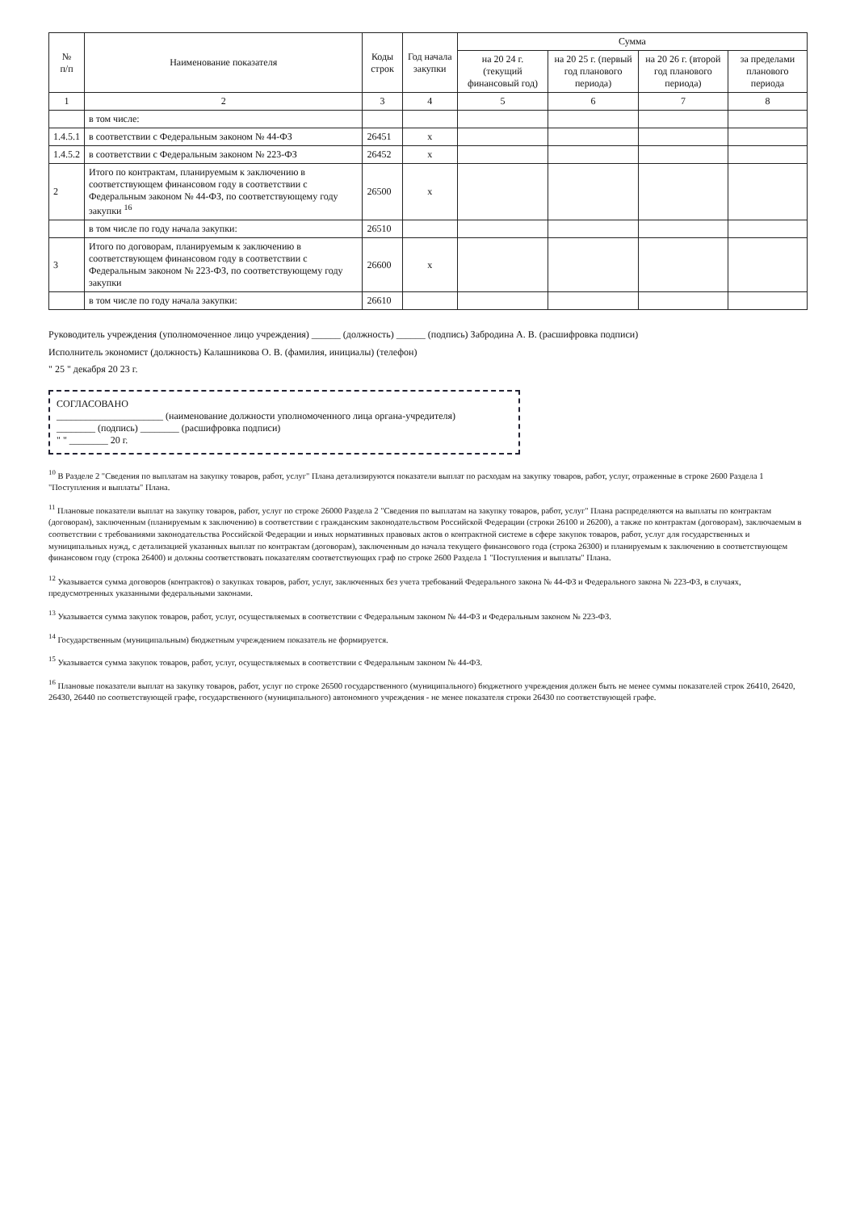| № п/п | Наименование показателя | Коды строк | Год начала закупки | Сумма | | | |
| --- | --- | --- | --- | --- | --- | --- | --- |
| | | | | на 20 24 г. (текущий финансовый год) | на 20 25 г. (первый год планового периода) | на 20 26 г. (второй год планового периода) | за пределами планового периода |
| 1 | 2 | 3 | 4 | 5 | 6 | 7 | 8 |
| | в том числе: | | | | | | |
| 1.4.5.1 | в соответствии с Федеральным законом № 44-ФЗ | 26451 | x | | | | |
| 1.4.5.2 | в соответствии с Федеральным законом № 223-ФЗ | 26452 | x | | | | |
| 2 | Итого по контрактам, планируемым к заключению в соответствующем финансовом году в соответствии с Федеральным законом № 44-ФЗ, по соответствующему году закупки <sup>16</sup> | 26500 | x | | | | |
| | в том числе по году начала закупки: | 26510 | | | | | |
| 3 | Итого по договорам, планируемым к заключению в соответствующем финансовом году в соответствии с Федеральным законом № 223-ФЗ, по соответствующему году закупки | 26600 | x | | | | |
| | в том числе по году начала закупки: | 26610 | | | | | |
Руководитель учреждения (уполномоченное лицо учреждения) ______ (должность) ______ (подпись) Забродина А. В. (расшифровка подписи)
Исполнитель экономист (должность) Калашникова О. В. (фамилия, инициалы) (телефон)
" 25 " декабря 20 23 г.
СОГЛАСОВАНО
______________________ (наименование должности уполномоченного лица органа-учредителя)
________ (подпись) ________ (расшифровка подписи)
" " ________ 20 г.
<sup>10</sup> В Разделе 2 "Сведения по выплатам на закупку товаров, работ, услуг" Плана детализируются показатели выплат по расходам на закупку товаров, работ, услуг, отраженные в строке 2600 Раздела 1 "Поступления и выплаты" Плана.
<sup>11</sup> Плановые показатели выплат на закупку товаров, работ, услуг по строке 26000 Раздела 2 "Сведения по выплатам на закупку товаров, работ, услуг" Плана распределяются на выплаты по контрактам (договорам), заключенным (планируемым к заключению) в соответствии с гражданским законодательством Российской Федерации (строки 26100 и 26200), а также по контрактам (договорам), заключаемым в соответствии с требованиями законодательства Российской Федерации и иных нормативных правовых актов о контрактной системе в сфере закупок товаров, работ, услуг для государственных и муниципальных нужд, с детализацией указанных выплат по контрактам (договорам), заключенным до начала текущего финансового года (строка 26300) и планируемым к заключению в соответствующем финансовом году (строка 26400) и должны соответствовать показателям соответствующих граф по строке 2600 Раздела 1 "Поступления и выплаты" Плана.
<sup>12</sup> Указывается сумма договоров (контрактов) о закупках товаров, работ, услуг, заключенных без учета требований Федерального закона № 44-ФЗ и Федерального закона № 223-ФЗ, в случаях, предусмотренных указанными федеральными законами.
<sup>13</sup> Указывается сумма закупок товаров, работ, услуг, осуществляемых в соответствии с Федеральным законом № 44-ФЗ и Федеральным законом № 223-ФЗ.
<sup>14</sup> Государственным (муниципальным) бюджетным учреждением показатель не формируется.
<sup>15</sup> Указывается сумма закупок товаров, работ, услуг, осуществляемых в соответствии с Федеральным законом № 44-ФЗ.
<sup>16</sup> Плановые показатели выплат на закупку товаров, работ, услуг по строке 26500 государственного (муниципального) бюджетного учреждения должен быть не менее суммы показателей строк 26410, 26420, 26430, 26440 по соответствующей графе, государственного (муниципального) автономного учреждения - не менее показателя строки 26430 по соответствующей графе.